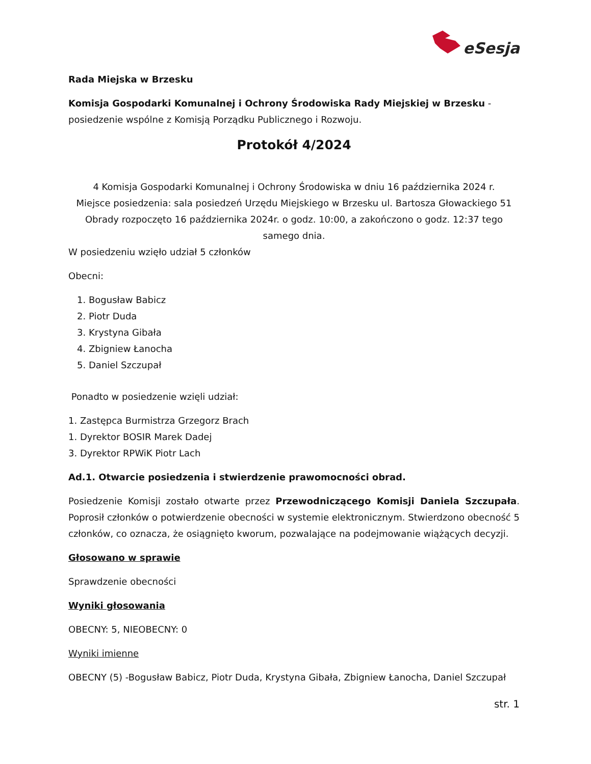eSesja
Rada Miejska w Brzesku
Komisja Gospodarki Komunalnej i Ochrony Środowiska Rady Miejskiej w Brzesku -
posiedzenie wspólne z Komisją Porządku Publicznego i Rozwoju.
Protokół 4/2024
4 Komisja Gospodarki Komunalnej i Ochrony Środowiska w dniu 16 października 2024 r.
Miejsce posiedzenia: sala posiedzeń Urzędu Miejskiego w Brzesku ul. Bartosza Głowackiego 51
Obrady rozpoczęto 16 października 2024r. o godz. 10:00, a zakończono o godz. 12:37 tego samego dnia.
W posiedzeniu wzięło udział 5 członków
Obecni:
1. Bogusław Babicz
2. Piotr Duda
3. Krystyna Gibała
4. Zbigniew Łanocha
5. Daniel Szczupał
Ponadto w posiedzenie wzięli udział:
1. Zastępca Burmistrza Grzegorz Brach
1. Dyrektor BOSIR Marek Dadej
3. Dyrektor RPWiK Piotr Lach
Ad.1. Otwarcie posiedzenia i stwierdzenie prawomocności obrad.
Posiedzenie Komisji zostało otwarte przez Przewodniczącego Komisji Daniela Szczupała. Poprosił członków o potwierdzenie obecności w systemie elektronicznym. Stwierdzono obecność 5 członków, co oznacza, że osiągnięto kworum, pozwalające na podejmowanie wiążących decyzji.
Głosowano w sprawie
Sprawdzenie obecności
Wyniki głosowania
OBECNY: 5, NIEOBECNY: 0
Wyniki imienne
OBECNY (5) -Bogusław Babicz, Piotr Duda, Krystyna Gibała, Zbigniew Łanocha, Daniel Szczupał
str. 1